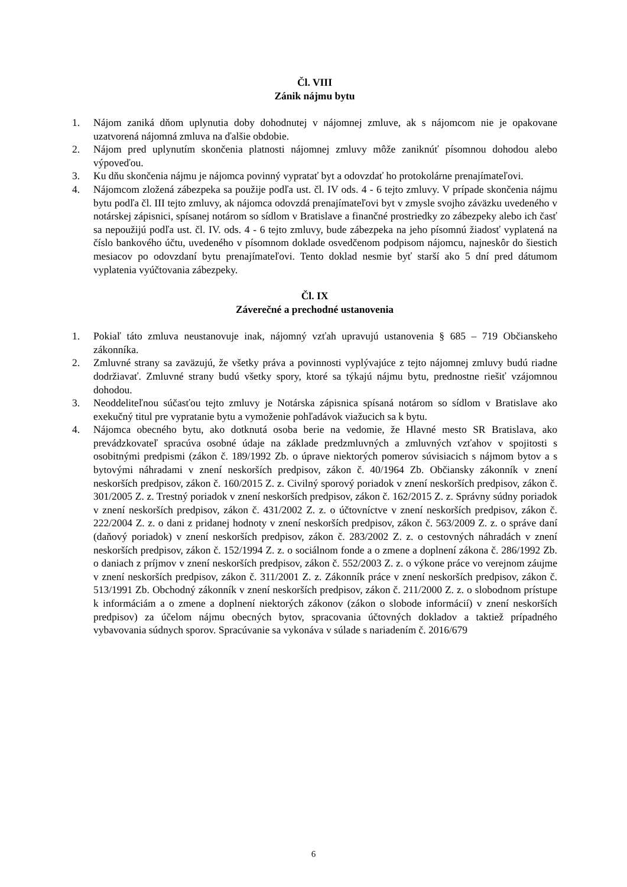Čl. VIII
Zánik nájmu bytu
1. Nájom zaniká dňom uplynutia doby dohodnutej v nájomnej zmluve, ak s nájomcom nie je opakovane uzatvorená nájomná zmluva na ďalšie obdobie.
2. Nájom pred uplynutím skončenia platnosti nájomnej zmluvy môže zaniknúť písomnou dohodou alebo výpoveďou.
3. Ku dňu skončenia nájmu je nájomca povinný vypratať byt a odovzdať ho protokolárne prenajímateľovi.
4. Nájomcom zložená zábezpeka sa použije podľa ust. čl. IV ods. 4 - 6 tejto zmluvy. V prípade skončenia nájmu bytu podľa čl. III tejto zmluvy, ak nájomca odovzdá prenajímateľovi byt v zmysle svojho záväzku uvedeného v notárskej zápisnici, spísanej notárom so sídlom v Bratislave a finančné prostriedky zo zábezpeky alebo ich časť sa nepoužijú podľa ust. čl. IV. ods. 4 - 6 tejto zmluvy, bude zábezpeka na jeho písomnú žiadosť vyplatená na číslo bankového účtu, uvedeného v písomnom doklade osvedčenom podpisom nájomcu, najneskôr do šiestich mesiacov po odovzdaní bytu prenajímateľovi. Tento doklad nesmie byť starší ako 5 dní pred dátumom vyplatenia vyúčtovania zábezpeky.
Čl. IX
Záverečné a prechodné ustanovenia
1. Pokiaľ táto zmluva neustanovuje inak, nájomný vzťah upravujú ustanovenia § 685 – 719 Občianskeho zákonníka.
2. Zmluvné strany sa zaväzujú, že všetky práva a povinnosti vyplývajúce z tejto nájomnej zmluvy budú riadne dodržiavať. Zmluvné strany budú všetky spory, ktoré sa týkajú nájmu bytu, prednostne riešiť vzájomnou dohodou.
3. Neoddeliteľnou súčasťou tejto zmluvy je Notárska zápisnica spísaná notárom so sídlom v Bratislave ako exekučný titul pre vypratanie bytu a vymoženie pohľadávok viažucich sa k bytu.
4. Nájomca obecného bytu, ako dotknutá osoba berie na vedomie, že Hlavné mesto SR Bratislava, ako prevádzkovateľ spracúva osobné údaje na základe predzmluvných a zmluvných vzťahov v spojitosti s osobitnými predpismi (zákon č. 189/1992 Zb. o úprave niektorých pomerov súvisiacich s nájmom bytov a s bytovými náhradami v znení neskorších predpisov, zákon č. 40/1964 Zb. Občiansky zákonník v znení neskorších predpisov, zákon č. 160/2015 Z. z. Civilný sporový poriadok v znení neskorších predpisov, zákon č. 301/2005 Z. z. Trestný poriadok v znení neskorších predpisov, zákon č. 162/2015 Z. z. Správny súdny poriadok v znení neskorších predpisov, zákon č. 431/2002 Z. z. o účtovníctve v znení neskorších predpisov, zákon č. 222/2004 Z. z. o dani z pridanej hodnoty v znení neskorších predpisov, zákon č. 563/2009 Z. z. o správe daní (daňový poriadok) v znení neskorších predpisov, zákon č. 283/2002 Z. z. o cestovných náhradách v znení neskorších predpisov, zákon č. 152/1994 Z. z. o sociálnom fonde a o zmene a doplnení zákona č. 286/1992 Zb. o daniach z príjmov v znení neskorších predpisov, zákon č. 552/2003 Z. z. o výkone práce vo verejnom záujme v znení neskorších predpisov, zákon č. 311/2001 Z. z. Zákonník práce v znení neskorších predpisov, zákon č. 513/1991 Zb. Obchodný zákonník v znení neskorších predpisov, zákon č. 211/2000 Z. z. o slobodnom prístupe k informáciám a o zmene a doplnení niektorých zákonov (zákon o slobode informácií) v znení neskorších predpisov) za účelom nájmu obecných bytov, spracovania účtovných dokladov a taktiež prípadného vybavovania súdnych sporov. Spracúvanie sa vykonáva v súlade s nariadením č. 2016/679
6